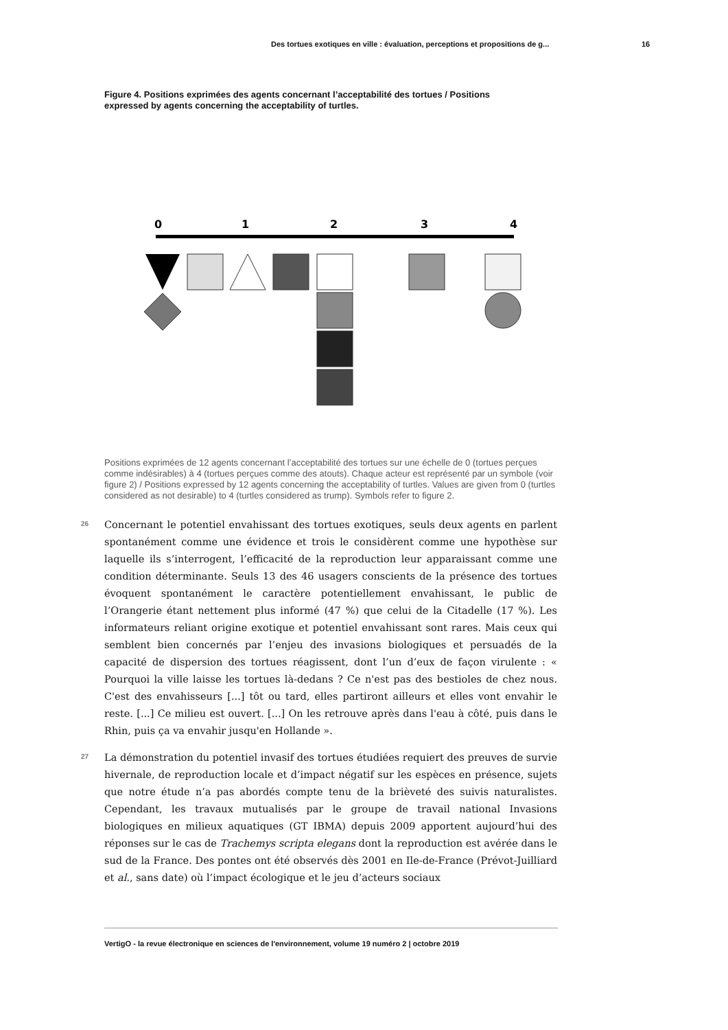Des tortues exotiques en ville : évaluation, perceptions et propositions de g... 16
Figure 4. Positions exprimées des agents concernant l’acceptabilité des tortues / Positions expressed by agents concerning the acceptability of turtles.
0
1
2
3
4
Positions exprimées de 12 agents concernant l’acceptabilité des tortues sur une échelle de 0 (tortues perçues comme indésirables) à 4 (tortues perçues comme des atouts). Chaque acteur est représenté par un symbole (voir figure 2) / Positions expressed by 12 agents concerning the acceptability of turtles. Values are given from 0 (turtles considered as not desirable) to 4 (turtles considered as trump). Symbols refer to figure 2.
26
Concernant le potentiel envahissant des tortues exotiques, seuls deux agents en parlent spontanément comme une évidence et trois le considèrent comme une hypothèse sur laquelle ils s’interrogent, l’efficacité de la reproduction leur apparaissant comme une condition déterminante. Seuls 13 des 46 usagers conscients de la présence des tortues évoquent spontanément le caractère potentiellement envahissant, le public de l’Orangerie étant nettement plus informé (47 %) que celui de la Citadelle (17 %). Les informateurs reliant origine exotique et potentiel envahissant sont rares. Mais ceux qui semblent bien concernés par l’enjeu des invasions biologiques et persuadés de la capacité de dispersion des tortues réagissent, dont l’un d’eux de façon virulente : « Pourquoi la ville laisse les tortues là-dedans ? Ce n'est pas des bestioles de chez nous. C'est des envahisseurs [...] tôt ou tard, elles partiront ailleurs et elles vont envahir le reste. [...] Ce milieu est ouvert. [...] On les retrouve après dans l'eau à côté, puis dans le Rhin, puis ça va envahir jusqu'en Hollande ».
27
La démonstration du potentiel invasif des tortues étudiées requiert des preuves de survie hivernale, de reproduction locale et d’impact négatif sur les espèces en présence, sujets que notre étude n’a pas abordés compte tenu de la brièveté des suivis naturalistes. Cependant, les travaux mutualisés par le groupe de travail national Invasions biologiques en milieux aquatiques (GT IBMA) depuis 2009 apportent aujourd’hui des réponses sur le cas de Trachemys scripta elegans dont la reproduction est avérée dans le sud de la France. Des pontes ont été observés dès 2001 en Ile-de-France (Prévot-Juilliard et al., sans date) où l’impact écologique et le jeu d’acteurs sociaux
VertigO - la revue électronique en sciences de l'environnement, volume 19 numéro 2 | octobre 2019